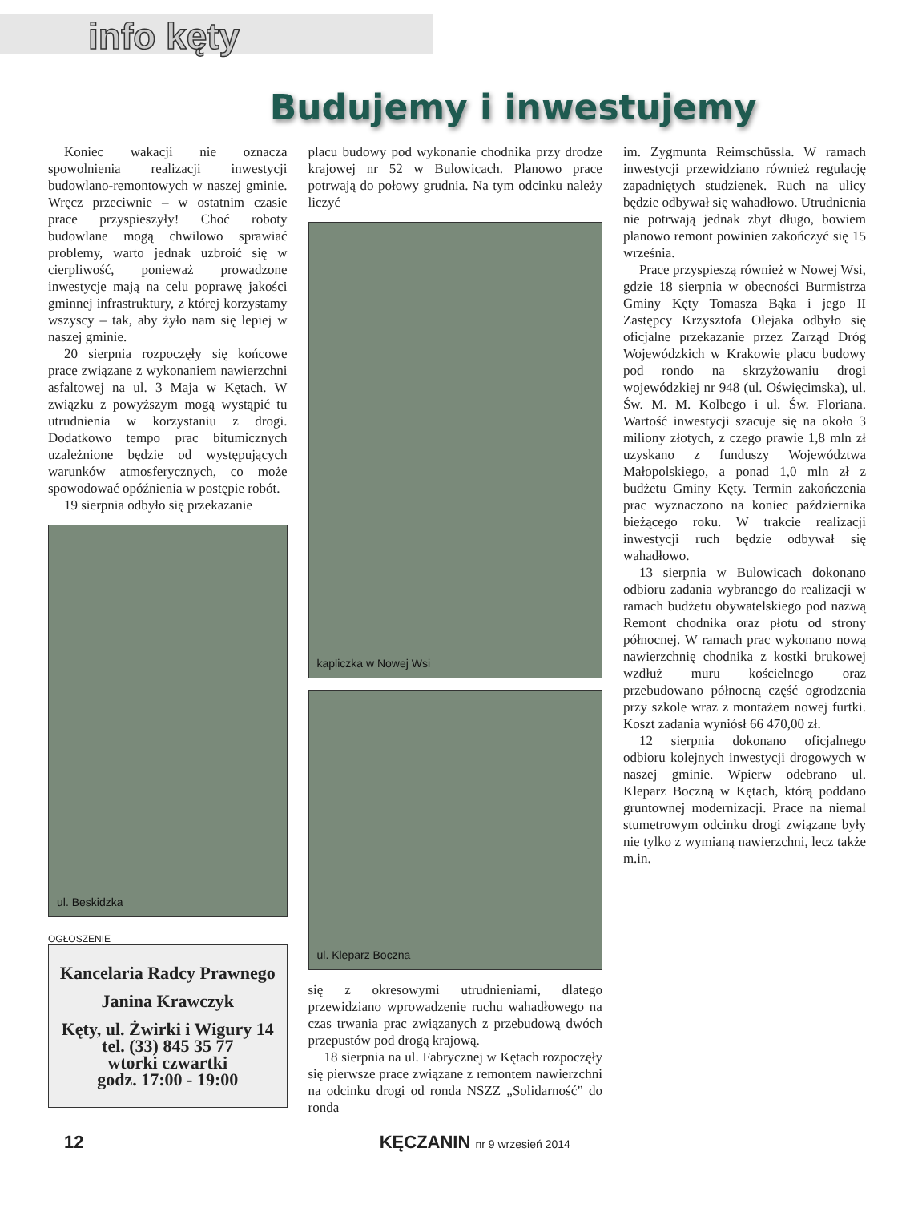info kęty
Budujemy i inwestujemy
Koniec wakacji nie oznacza spowolnienia realizacji inwestycji budowlano-remontowych w naszej gminie. Wręcz przeciwnie – w ostatnim czasie prace przyspieszyły! Choć roboty budowlane mogą chwilowo sprawiać problemy, warto jednak uzbroić się w cierpliwość, ponieważ prowadzone inwestycje mają na celu poprawę jakości gminnej infrastruktury, z której korzystamy wszyscy – tak, aby żyło nam się lepiej w naszej gminie.
20 sierpnia rozpoczęły się końcowe prace związane z wykonaniem nawierzchni asfaltowej na ul. 3 Maja w Kętach. W związku z powyższym mogą wystąpić tu utrudnienia w korzystaniu z drogi. Dodatkowo tempo prac bitumicznych uzależnione będzie od występujących warunków atmosferycznych, co może spowodować opóźnienia w postępie robót.
19 sierpnia odbyło się przekazanie
ul. Beskidzka
OGŁOSZENIE
Kancelaria Radcy Prawnego
Janina Krawczyk
Kęty, ul. Żwirki i Wigury 14
tel. (33) 845 35 77
wtorki czwartki
godz. 17:00 - 19:00
placu budowy pod wykonanie chodnika przy drodze krajowej nr 52 w Bulowicach. Planowo prace potrwają do połowy grudnia. Na tym odcinku należy liczyć
kapliczka w Nowej Wsi
ul. Kleparz Boczna
się z okresowymi utrudnieniami, dlatego przewidziano wprowadzenie ruchu wahadłowego na czas trwania prac związanych z przebudową dwóch przepustów pod drogą krajową.
18 sierpnia na ul. Fabrycznej w Kętach rozpoczęły się pierwsze prace związane z remontem nawierzchni na odcinku drogi od ronda NSZZ „Solidarność” do ronda
im. Zygmunta Reimschüssla. W ramach inwestycji przewidziano również regulację zapadniętych studzienek. Ruch na ulicy będzie odbywał się wahadłowo. Utrudnienia nie potrwają jednak zbyt długo, bowiem planowo remont powinien zakończyć się 15 września.
Prace przyspieszą również w Nowej Wsi, gdzie 18 sierpnia w obecności Burmistrza Gminy Kęty Tomasza Bąka i jego II Zastępcy Krzysztofa Olejaka odbyło się oficjalne przekazanie przez Zarząd Dróg Wojewódzkich w Krakowie placu budowy pod rondo na skrzyżowaniu drogi wojewódzkiej nr 948 (ul. Oświęcimska), ul. Św. M. M. Kolbego i ul. Św. Floriana. Wartość inwestycji szacuje się na około 3 miliony złotych, z czego prawie 1,8 mln zł uzyskano z funduszy Województwa Małopolskiego, a ponad 1,0 mln zł z budżetu Gminy Kęty. Termin zakończenia prac wyznaczono na koniec października bieżącego roku. W trakcie realizacji inwestycji ruch będzie odbywał się wahadłowo.
13 sierpnia w Bulowicach dokonano odbioru zadania wybranego do realizacji w ramach budżetu obywatelskiego pod nazwą Remont chodnika oraz płotu od strony północnej. W ramach prac wykonano nową nawierzchnię chodnika z kostki brukowej wzdłuż muru kościelnego oraz przebudowano północną część ogrodzenia przy szkole wraz z montażem nowej furtki. Koszt zadania wyniósł 66 470,00 zł.
12 sierpnia dokonano oficjalnego odbioru kolejnych inwestycji drogowych w naszej gminie. Wpierw odebrano ul. Kleparz Boczną w Kętach, którą poddano gruntownej modernizacji. Prace na niemal stumetrowym odcinku drogi związane były nie tylko z wymianą nawierzchni, lecz także m.in.
12 KĘCZANIN nr 9 wrzesień 2014